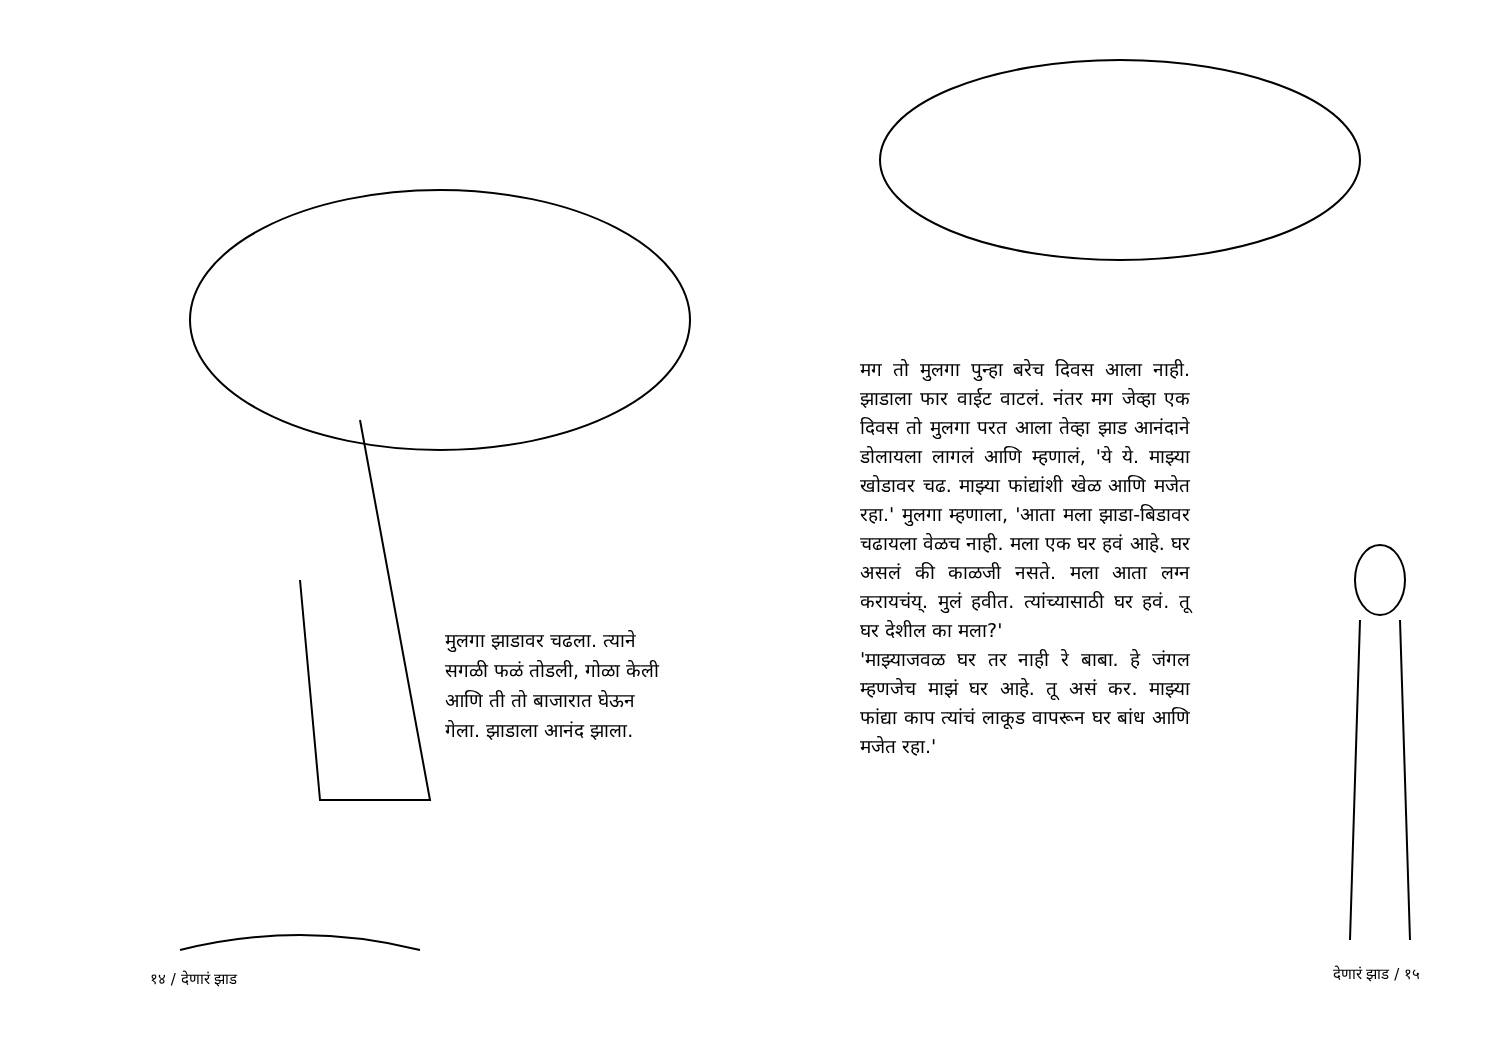मुलगा झाडावर चढला. त्याने सगळी फळं तोडली, गोळा केली आणि ती तो बाजारात घेऊन गेला. झाडाला आनंद झाला.
१४ / देणारं झाड
मग तो मुलगा पुन्हा बरेच दिवस आला नाही. झाडाला फार वाईट वाटलं. नंतर मग जेव्हा एक दिवस तो मुलगा परत आला तेव्हा झाड आनंदाने डोलायला लागलं आणि म्हणालं, 'ये ये. माझ्या खोडावर चढ. माझ्या फांद्यांशी खेळ आणि मजेत रहा.' मुलगा म्हणाला, 'आता मला झाडा-बिडावर चढायला वेळच नाही. मला एक घर हवं आहे. घर असलं की काळजी नसते. मला आता लग्न करायचंय्. मुलं हवीत. त्यांच्यासाठी घर हवं. तू घर देशील का मला?'
'माझ्याजवळ घर तर नाही रे बाबा. हे जंगल म्हणजेच माझं घर आहे. तू असं कर. माझ्या फांद्या काप त्यांचं लाकूड वापरून घर बांध आणि मजेत रहा.'
देणारं झाड / १५